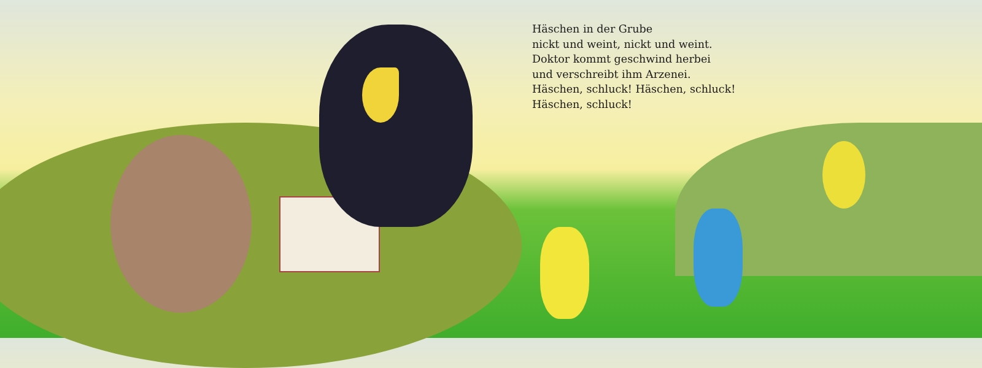Häschen in der Grube
nickt und weint, nickt und weint.
Doktor kommt geschwind herbei
und verschreibt ihm Arzenei.
Häschen, schluck! Häschen, schluck!
Häschen, schluck!